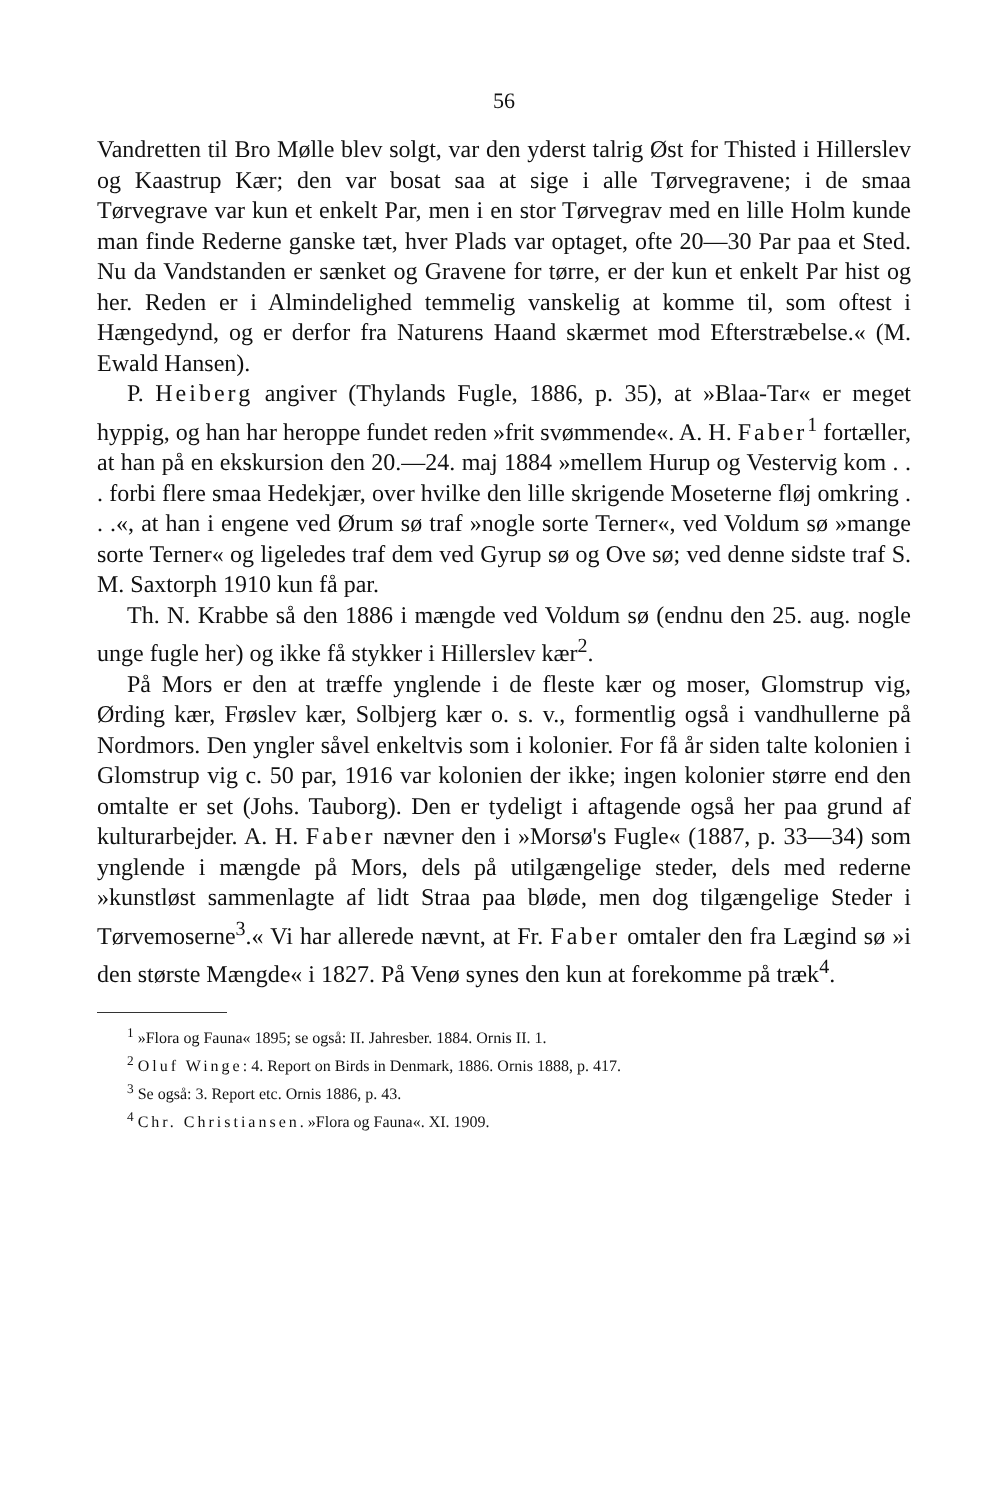56
Vandretten til Bro Mølle blev solgt, var den yderst talrig Øst for Thisted i Hillerslev og Kaastrup Kær; den var bosat saa at sige i alle Tørvegravene; i de smaa Tørvegrave var kun et enkelt Par, men i en stor Tørvegrav med en lille Holm kunde man finde Rederne ganske tæt, hver Plads var optaget, ofte 20—30 Par paa et Sted. Nu da Vandstanden er sænket og Gravene for tørre, er der kun et enkelt Par hist og her. Reden er i Almindelighed temmelig vanskelig at komme til, som oftest i Hængedynd, og er derfor fra Naturens Haand skærmet mod Efterstræbelse.« (M. Ewald Hansen).
P. Heiberg angiver (Thylands Fugle, 1886, p. 35), at »Blaa-Tar« er meget hyppig, og han har heroppe fundet reden »frit svømmende«. A. H. Faber<sup>1</sup> fortæller, at han på en ekskursion den 20.—24. maj 1884 »mellem Hurup og Vestervig kom . . . forbi flere smaa Hedekjær, over hvilke den lille skrigende Moseterne fløj omkring . . .«, at han i engene ved Ørum sø traf »nogle sorte Terner«, ved Voldum sø »mange sorte Terner« og ligeledes traf dem ved Gyrup sø og Ove sø; ved denne sidste traf S. M. Saxtorph 1910 kun få par.
Th. N. Krabbe så den 1886 i mængde ved Voldum sø (endnu den 25. aug. nogle unge fugle her) og ikke få stykker i Hillerslev kær<sup>2</sup>.
På Mors er den at træffe ynglende i de fleste kær og moser, Glomstrup vig, Ørding kær, Frøslev kær, Solbjerg kær o. s. v., formentlig også i vandhullerne på Nordmors. Den yngler såvel enkeltvis som i kolonier. For få år siden talte kolonien i Glomstrup vig c. 50 par, 1916 var kolonien der ikke; ingen kolonier større end den omtalte er set (Johs. Tauborg). Den er tydeligt i aftagende også her paa grund af kulturarbejder. A. H. Faber nævner den i »Morsø's Fugle« (1887, p. 33—34) som ynglende i mængde på Mors, dels på utilgængelige steder, dels med rederne »kunstløst sammenlagte af lidt Straa paa bløde, men dog tilgængelige Steder i Tørvemoserne<sup>3</sup>.« Vi har allerede nævnt, at Fr. Faber omtaler den fra Lægind sø »i den største Mængde« i 1827. På Venø synes den kun at forekomme på træk<sup>4</sup>.
<sup>1</sup> »Flora og Fauna« 1895; se også: II. Jahresber. 1884. Ornis II. 1.
<sup>2</sup> Oluf Winge: 4. Report on Birds in Denmark, 1886. Ornis 1888, p. 417.
<sup>3</sup> Se også: 3. Report etc. Ornis 1886, p. 43.
<sup>4</sup> Chr. Christiansen. »Flora og Fauna«. XI. 1909.